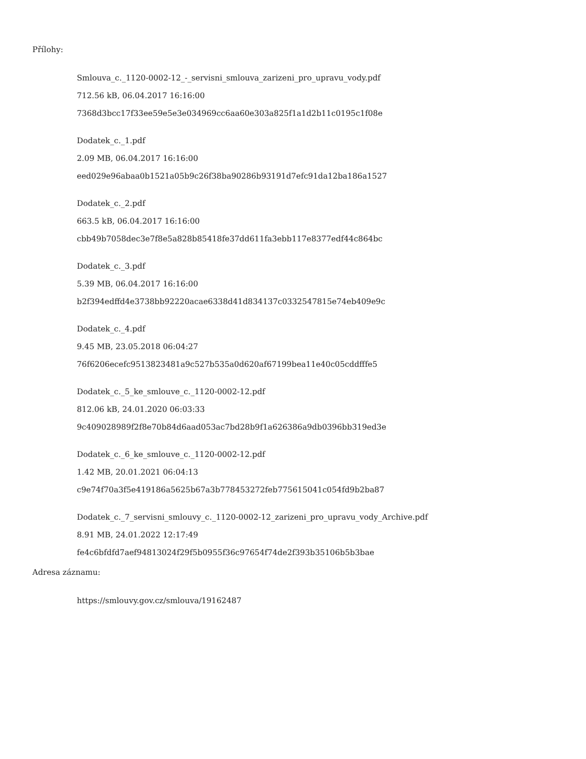Přílohy:
Smlouva_c._1120-0002-12_-_servisni_smlouva_zarizeni_pro_upravu_vody.pdf
712.56 kB, 06.04.2017 16:16:00
7368d3bcc17f33ee59e5e3e034969cc6aa60e303a825f1a1d2b11c0195c1f08e
Dodatek_c._1.pdf
2.09 MB, 06.04.2017 16:16:00
eed029e96abaa0b1521a05b9c26f38ba90286b93191d7efc91da12ba186a1527
Dodatek_c._2.pdf
663.5 kB, 06.04.2017 16:16:00
cbb49b7058dec3e7f8e5a828b85418fe37dd611fa3ebb117e8377edf44c864bc
Dodatek_c._3.pdf
5.39 MB, 06.04.2017 16:16:00
b2f394edffd4e3738bb92220acae6338d41d834137c0332547815e74eb409e9c
Dodatek_c._4.pdf
9.45 MB, 23.05.2018 06:04:27
76f6206ecefc9513823481a9c527b535a0d620af67199bea11e40c05cddfffe5
Dodatek_c._5_ke_smlouve_c._1120-0002-12.pdf
812.06 kB, 24.01.2020 06:03:33
9c409028989f2f8e70b84d6aad053ac7bd28b9f1a626386a9db0396bb319ed3e
Dodatek_c._6_ke_smlouve_c._1120-0002-12.pdf
1.42 MB, 20.01.2021 06:04:13
c9e74f70a3f5e419186a5625b67a3b778453272feb775615041c054fd9b2ba87
Dodatek_c._7_servisni_smlouvy_c._1120-0002-12_zarizeni_pro_upravu_vody_Archive.pdf
8.91 MB, 24.01.2022 12:17:49
fe4c6bfdfd7aef94813024f29f5b0955f36c97654f74de2f393b35106b5b3bae
Adresa záznamu:
https://smlouvy.gov.cz/smlouva/19162487